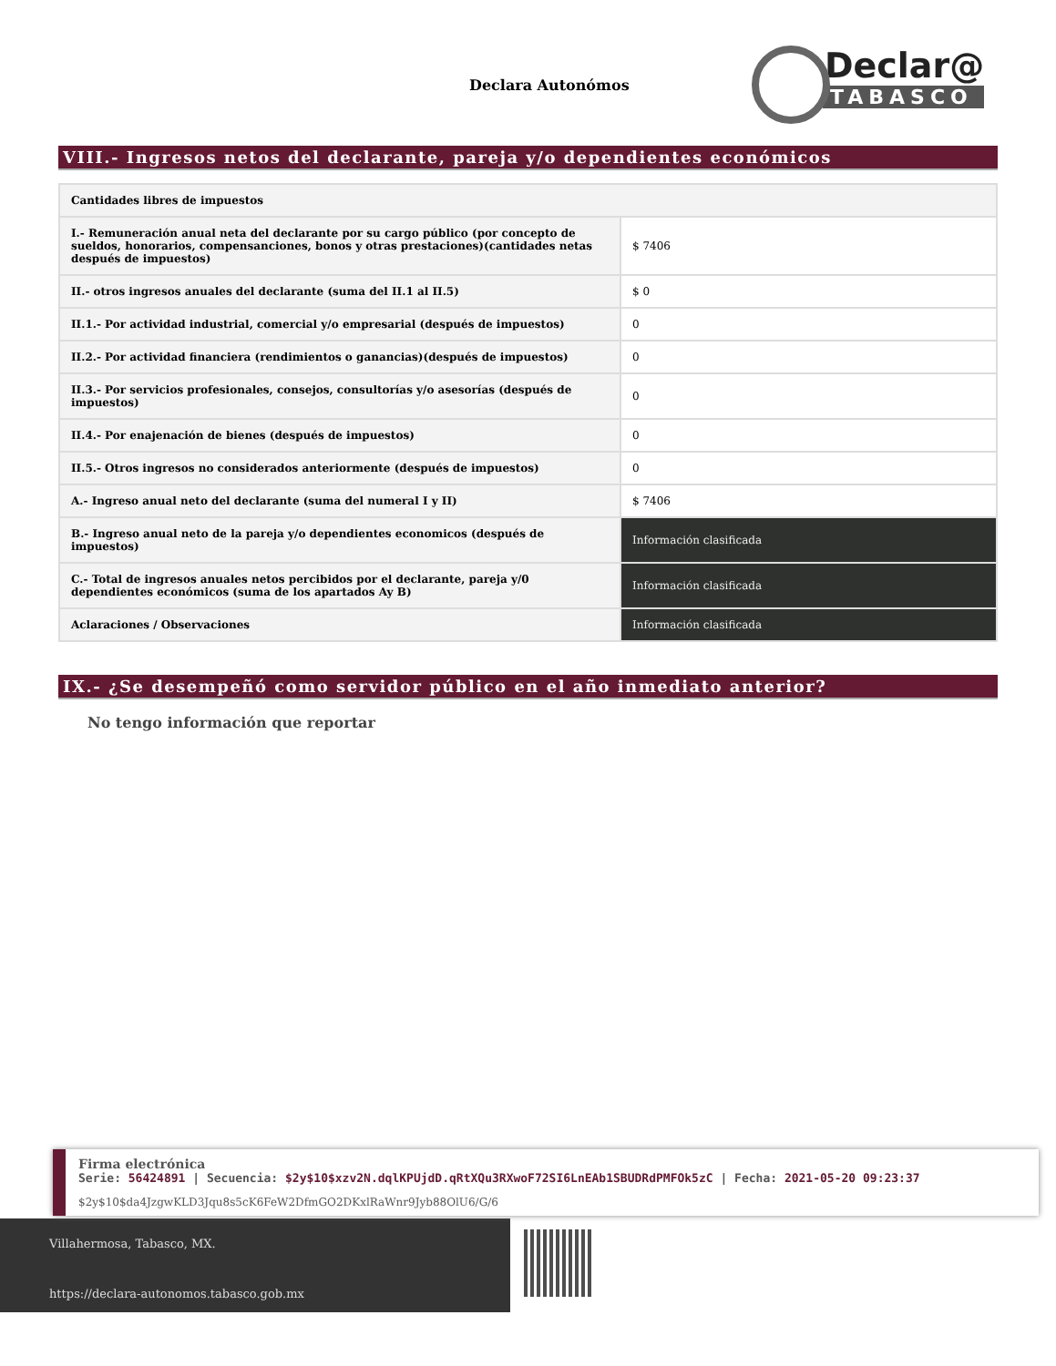Declara Autonómos
Declar@
TABASCO
VIII.- Ingresos netos del declarante, pareja y/o dependientes económicos
| Cantidades libres de impuestos | |
| I.- Remuneración anual neta del declarante por su cargo público (por concepto de sueldos, honorarios, compensanciones, bonos y otras prestaciones)(cantidades netas después de impuestos) | $ 7406 |
| II.- otros ingresos anuales del declarante (suma del II.1 al II.5) | $ 0 |
| II.1.- Por actividad industrial, comercial y/o empresarial (después de impuestos) | 0 |
| II.2.- Por actividad financiera (rendimientos o ganancias)(después de impuestos) | 0 |
| II.3.- Por servicios profesionales, consejos, consultorías y/o asesorías (después de impuestos) | 0 |
| II.4.- Por enajenación de bienes (después de impuestos) | 0 |
| II.5.- Otros ingresos no considerados anteriormente (después de impuestos) | 0 |
| A.- Ingreso anual neto del declarante (suma del numeral I y II) | $ 7406 |
| B.- Ingreso anual neto de la pareja y/o dependientes economicos (después de impuestos) | Información clasificada |
| C.- Total de ingresos anuales netos percibidos por el declarante, pareja y/0 dependientes económicos (suma de los apartados Ay B) | Información clasificada |
| Aclaraciones / Observaciones | Información clasificada |
IX.- ¿Se desempeñó como servidor público en el año inmediato anterior?
No tengo información que reportar
Villahermosa, Tabasco, MX.
https://declara-autonomos.tabasco.gob.mx
Firma electrónica
Serie: 56424891 | Secuencia: $2y$10$xzv2N.dqlKPUjdD.qRtXQu3RXwoF72SI6LnEAb1SBUDRdPMFOk5zC | Fecha: 2021-05-20 09:23:37
$2y$10$da4JzgwKLD3Jqu8s5cK6FeW2DfmGO2DKxlRaWnr9Jyb88OlU6/G/6